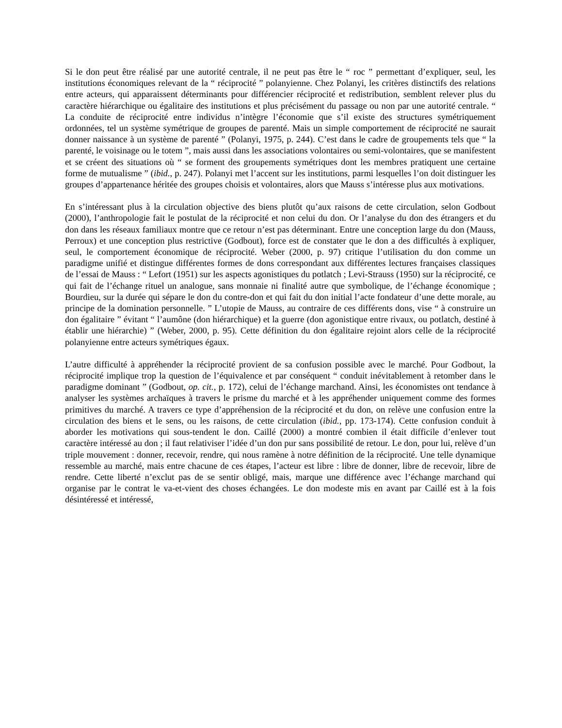Si le don peut être réalisé par une autorité centrale, il ne peut pas être le “ roc ” permettant d’expliquer, seul, les institutions économiques relevant de la “ réciprocité ” polanyienne. Chez Polanyi, les critères distinctifs des relations entre acteurs, qui apparaissent déterminants pour différencier réciprocité et redistribution, semblent relever plus du caractère hiérarchique ou égalitaire des institutions et plus précisément du passage ou non par une autorité centrale. “ La conduite de réciprocité entre individus n’intègre l’économie que s’il existe des structures symétriquement ordonnées, tel un système symétrique de groupes de parenté. Mais un simple comportement de réciprocité ne saurait donner naissance à un système de parenté ” (Polanyi, 1975, p. 244). C’est dans le cadre de groupements tels que “ la parenté, le voisinage ou le totem ”, mais aussi dans les associations volontaires ou semi-volontaires, que se manifestent et se créent des situations où “ se forment des groupements symétriques dont les membres pratiquent une certaine forme de mutualisme ” (ibid., p. 247). Polanyi met l’accent sur les institutions, parmi lesquelles l’on doit distinguer les groupes d’appartenance héritée des groupes choisis et volontaires, alors que Mauss s’intéresse plus aux motivations.
En s’intéressant plus à la circulation objective des biens plutôt qu’aux raisons de cette circulation, selon Godbout (2000), l’anthropologie fait le postulat de la réciprocité et non celui du don. Or l’analyse du don des étrangers et du don dans les réseaux familiaux montre que ce retour n’est pas déterminant. Entre une conception large du don (Mauss, Perroux) et une conception plus restrictive (Godbout), force est de constater que le don a des difficultés à expliquer, seul, le comportement économique de réciprocité. Weber (2000, p. 97) critique l’utilisation du don comme un paradigme unifié et distingue différentes formes de dons correspondant aux différentes lectures françaises classiques de l’essai de Mauss : “ Lefort (1951) sur les aspects agonistiques du potlatch ; Levi-Strauss (1950) sur la réciprocité, ce qui fait de l’échange rituel un analogue, sans monnaie ni finalité autre que symbolique, de l’échange économique ; Bourdieu, sur la durée qui sépare le don du contre-don et qui fait du don initial l’acte fondateur d’une dette morale, au principe de la domination personnelle. ” L’utopie de Mauss, au contraire de ces différents dons, vise “ à construire un don égalitaire ” évitant “ l’aumône (don hiérarchique) et la guerre (don agonistique entre rivaux, ou potlatch, destiné à établir une hiérarchie) ” (Weber, 2000, p. 95). Cette définition du don égalitaire rejoint alors celle de la réciprocité polanyienne entre acteurs symétriques égaux.
L’autre difficulté à appréhender la réciprocité provient de sa confusion possible avec le marché. Pour Godbout, la réciprocité implique trop la question de l’équivalence et par conséquent “ conduit inévitablement à retomber dans le paradigme dominant ” (Godbout, op. cit., p. 172), celui de l’échange marchand. Ainsi, les économistes ont tendance à analyser les systèmes archaïques à travers le prisme du marché et à les appréhender uniquement comme des formes primitives du marché. A travers ce type d’appréhension de la réciprocité et du don, on relève une confusion entre la circulation des biens et le sens, ou les raisons, de cette circulation (ibid., pp. 173-174). Cette confusion conduit à aborder les motivations qui sous-tendent le don. Caillé (2000) a montré combien il était difficile d’enlever tout caractère intéressé au don ; il faut relativiser l’idée d’un don pur sans possibilité de retour. Le don, pour lui, relève d’un triple mouvement : donner, recevoir, rendre, qui nous ramène à notre définition de la réciprocité. Une telle dynamique ressemble au marché, mais entre chacune de ces étapes, l’acteur est libre : libre de donner, libre de recevoir, libre de rendre. Cette liberté n’exclut pas de se sentir obligé, mais, marque une différence avec l’échange marchand qui organise par le contrat le va-et-vient des choses échangées. Le don modeste mis en avant par Caillé est à la fois désintéressé et intéressé,